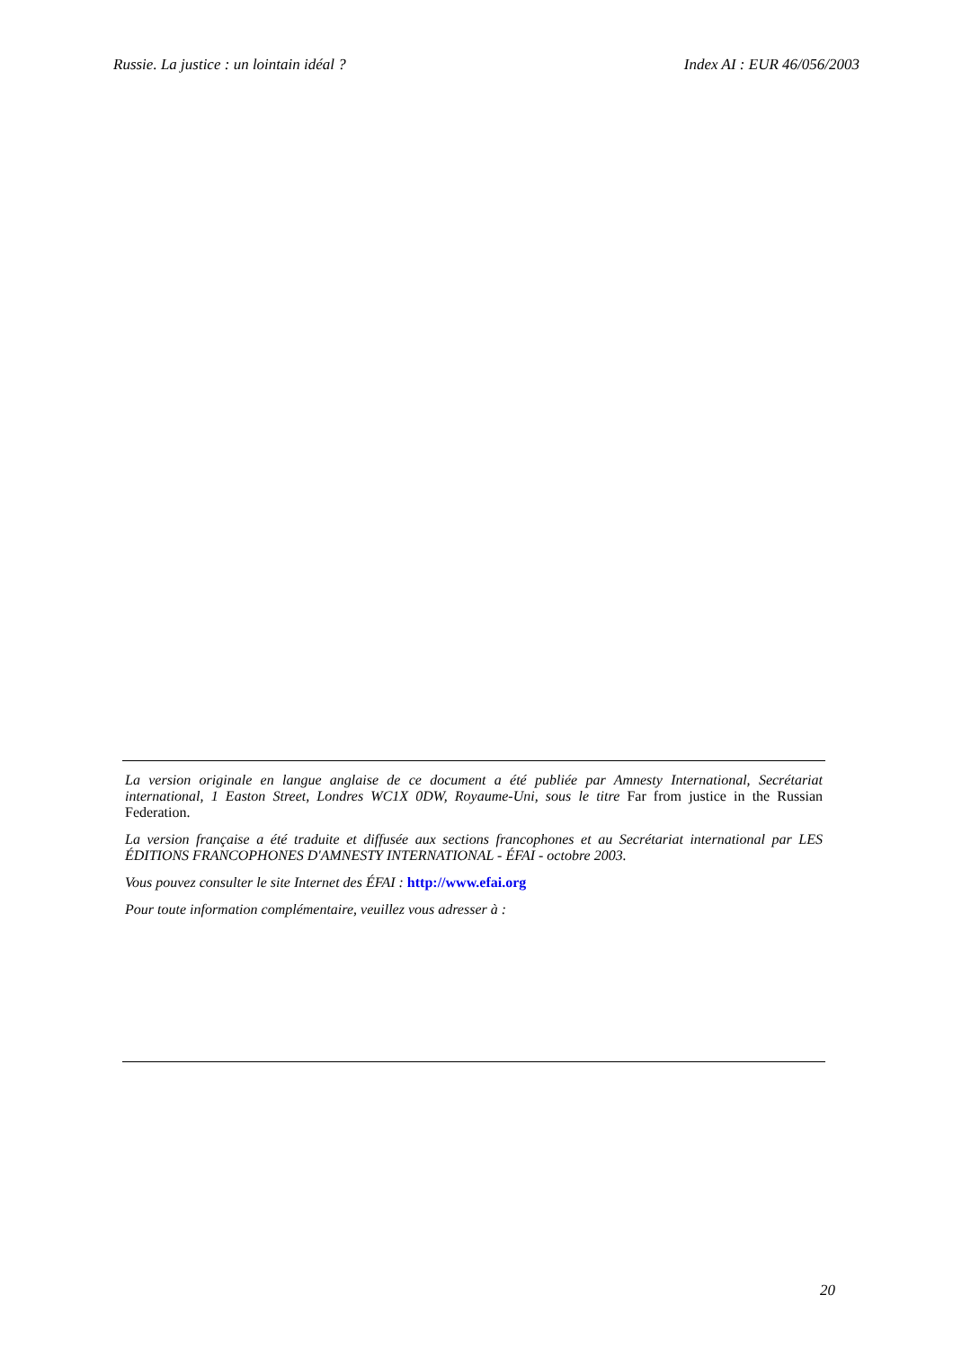Russie. La justice : un lointain idéal ? Index AI : EUR 46/056/2003
La version originale en langue anglaise de ce document a été publiée par Amnesty International, Secrétariat international, 1 Easton Street, Londres WC1X 0DW, Royaume-Uni, sous le titre Far from justice in the Russian Federation.
La version française a été traduite et diffusée aux sections francophones et au Secrétariat international par LES ÉDITIONS FRANCOPHONES D'AMNESTY INTERNATIONAL - ÉFAI - octobre 2003.
Vous pouvez consulter le site Internet des ÉFAI : http://www.efai.org
Pour toute information complémentaire, veuillez vous adresser à :
20